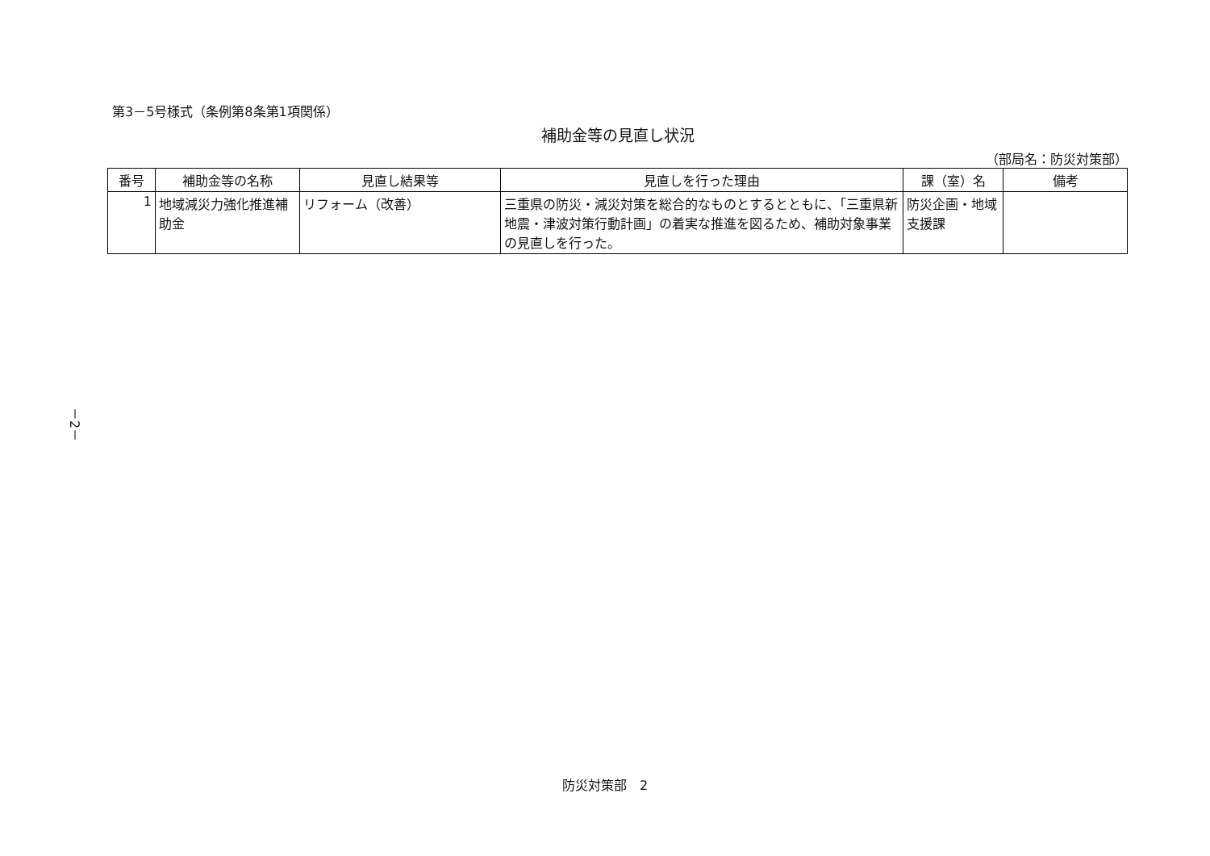第3－5号様式（条例第8条第1項関係）
補助金等の見直し状況
（部局名：防災対策部）
| 番号 | 補助金等の名称 | 見直し結果等 | 見直しを行った理由 | 課（室）名 | 備考 |
| --- | --- | --- | --- | --- | --- |
| 1 | 地域減災力強化推進補助金 | リフォーム（改善） | 三重県の防災・減災対策を総合的なものとするとともに、「三重県新地震・津波対策行動計画」の着実な推進を図るため、補助対象事業の見直しを行った。 | 防災企画・地域支援課 | |
－2－
防災対策部　2